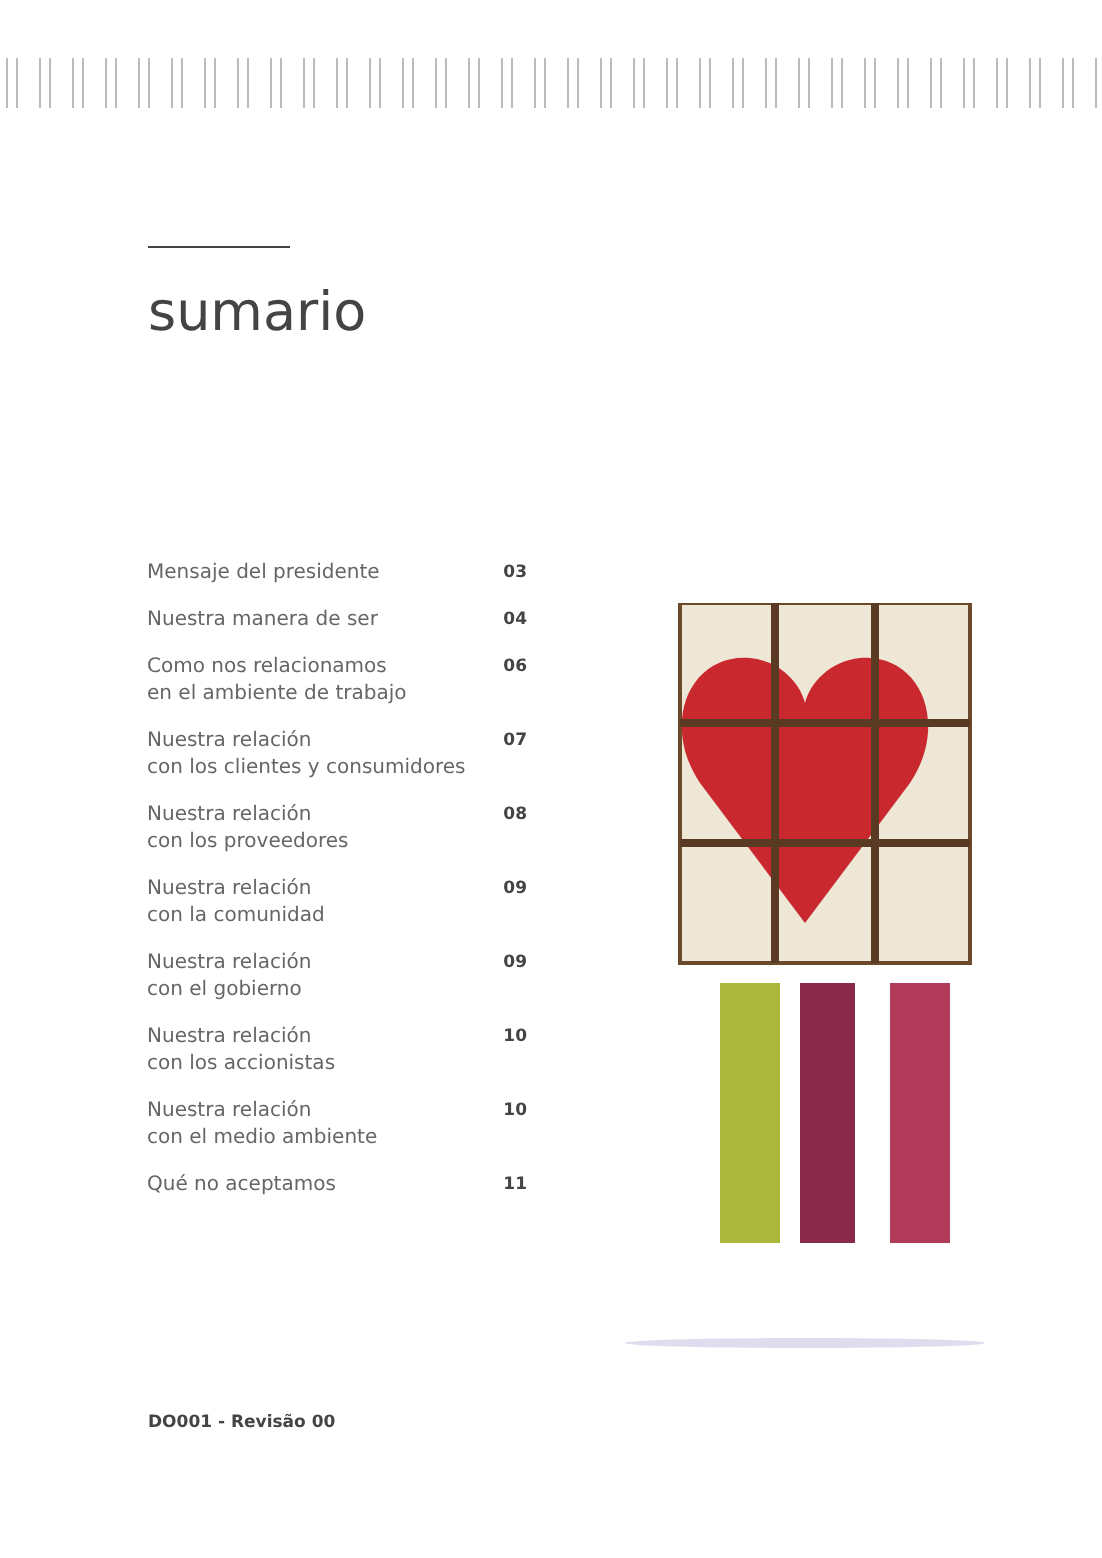sumario
Mensaje del presidente 03
Nuestra manera de ser 04
Como nos relacionamos
en el ambiente de trabajo 06
Nuestra relación
con los clientes y consumidores 07
Nuestra relación
con los proveedores 08
Nuestra relación
con la comunidad 09
Nuestra relación
con el gobierno 09
Nuestra relación
con los accionistas 10
Nuestra relación
con el medio ambiente 10
Qué no aceptamos 11
DO001 - Revisão 00